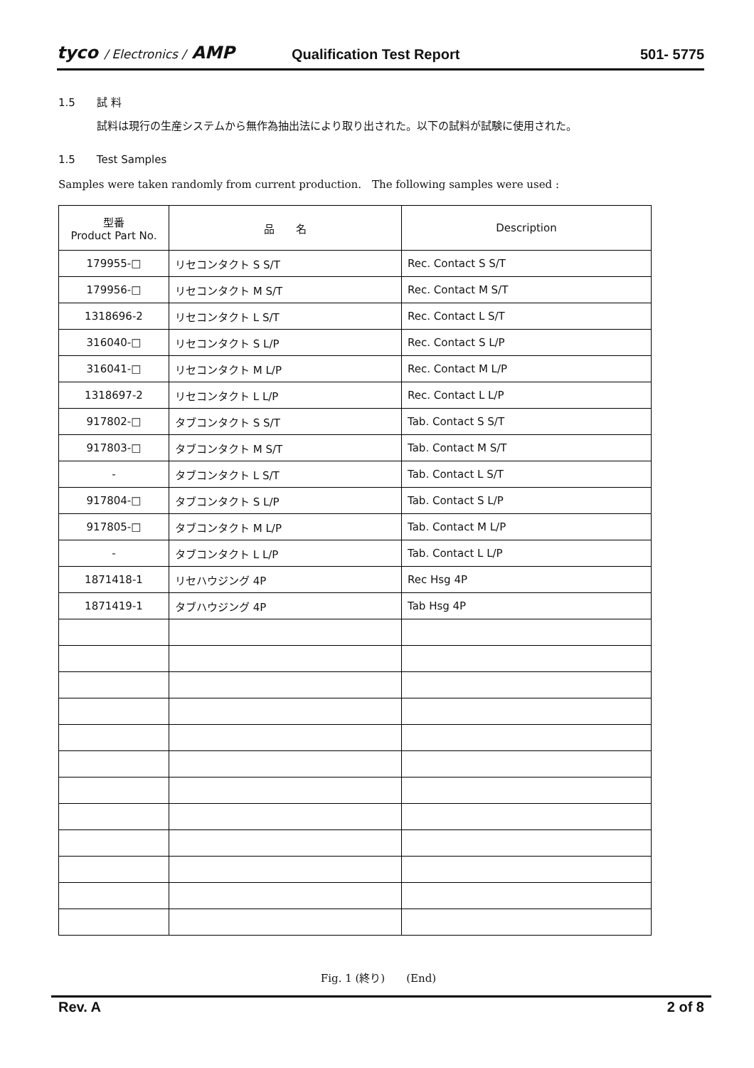tyco / Electronics / AMP
Qualification Test Report
501- 5775
1.5　　試 料
試料は現行の生産システムから無作為抽出法により取り出された。以下の試料が試験に使用された。
1.5　　Test Samples
Samples were taken randomly from current production.　The following samples were used :
| 型番 Product Part No. | 品 名 | Description |
| --- | --- | --- |
| 179955-□ | リセコンタクト S S/T | Rec. Contact S S/T |
| 179956-□ | リセコンタクト M S/T | Rec. Contact M S/T |
| 1318696-2 | リセコンタクト L S/T | Rec. Contact L S/T |
| 316040-□ | リセコンタクト S L/P | Rec. Contact S L/P |
| 316041-□ | リセコンタクト M L/P | Rec. Contact M L/P |
| 1318697-2 | リセコンタクト L L/P | Rec. Contact L L/P |
| 917802-□ | タブコンタクト S S/T | Tab. Contact S S/T |
| 917803-□ | タブコンタクト M S/T | Tab. Contact M S/T |
| - | タブコンタクト L S/T | Tab. Contact L S/T |
| 917804-□ | タブコンタクト S L/P | Tab. Contact S L/P |
| 917805-□ | タブコンタクト M L/P | Tab. Contact M L/P |
| - | タブコンタクト L L/P | Tab. Contact L L/P |
| 1871418-1 | リセハウジング 4P | Rec Hsg 4P |
| 1871419-1 | タブハウジング 4P | Tab Hsg 4P |
Fig. 1 (終り)　　(End)
Rev. A 2 of 8